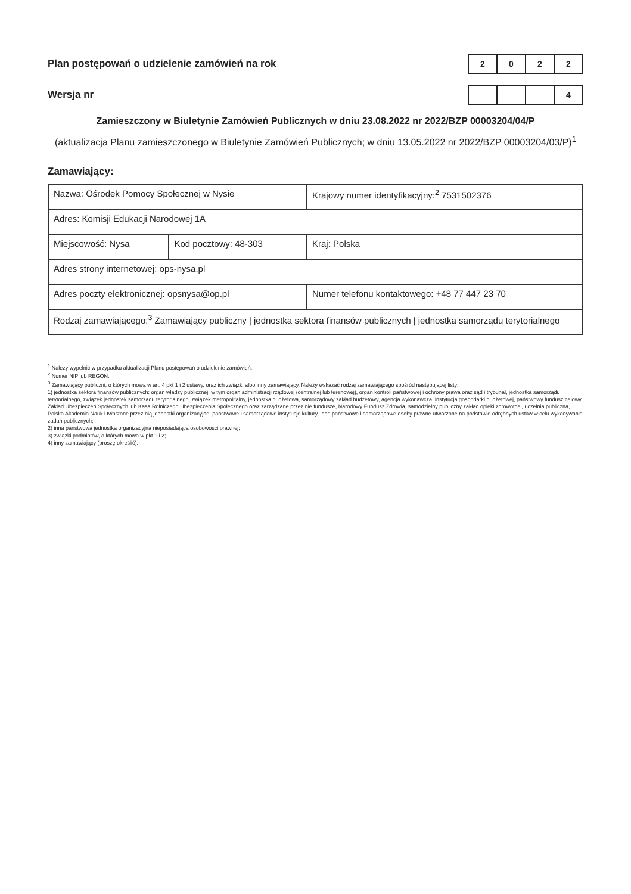Plan postępowań o udzielenie zamówień na rok
| 2 | 0 | 2 | 2 |
Wersja nr
| | | | 4 |
Zamieszczony w Biuletynie Zamówień Publicznych w dniu 23.08.2022 nr 2022/BZP 00003204/04/P
(aktualizacja Planu zamieszczonego w Biuletynie Zamówień Publicznych; w dniu 13.05.2022 nr 2022/BZP 00003204/03/P)<sup>1</sup>
Zamawiający:
| Nazwa: Ośrodek Pomocy Społecznej w Nysie | | Krajowy numer identyfikacyjny:<sup>2</sup> 7531502376 |
| Adres: Komisji Edukacji Narodowej 1A | | |
| Miejscowość: Nysa | Kod pocztowy: 48-303 | Kraj: Polska |
| Adres strony internetowej: ops-nysa.pl | | |
| Adres poczty elektronicznej: opsnysa@op.pl | | Numer telefonu kontaktowego: +48 77 447 23 70 |
| Rodzaj zamawiającego:<sup>3</sup> Zamawiający publiczny / jednostka sektora finansów publicznych / jednostka samorządu terytorialnego | | |
<sup>1</sup> Należy wypełnić w przypadku aktualizacji Planu postępowań o udzielenie zamówień.
<sup>2</sup> Numer NIP lub REGON.
<sup>3</sup> Zamawiający publiczni, o których mowa w art. 4 pkt 1 i 2 ustawy, oraz ich związki albo inny zamawiający. Należy wskazać rodzaj zamawiającego spośród następującej listy:
1) jednostka sektora finansów publicznych: organ władzy publicznej, w tym organ administracji rządowej (centralnej lub terenowej), organ kontroli państwowej i ochrony prawa oraz sąd i trybunał, jednostka samorządu terytorialnego, związek jednostek samorządu terytorialnego, związek metropolitalny, jednostka budżetowa, samorządowy zakład budżetowy, agencja wykonawcza, instytucja gospodarki budżetowej, państwowy fundusz celowy, Zakład Ubezpieczeń Społecznych lub Kasa Rolniczego Ubezpieczenia Społecznego oraz zarządzane przez nie fundusze, Narodowy Fundusz Zdrowia, samodzielny publiczny zakład opieki zdrowotnej, uczelnia publiczna, Polska Akademia Nauk i tworzone przez nią jednostki organizacyjne, państwowe i samorządowe instytucje kultury, inne państwowe i samorządowe osoby prawne utworzone na podstawie odrębnych ustaw w celu wykonywania zadań publicznych;
2) inna państwowa jednostka organizacyjna nieposiadająca osobowości prawnej;
3) związki podmiotów, o których mowa w pkt 1 i 2;
4) inny zamawiający (proszę określić).